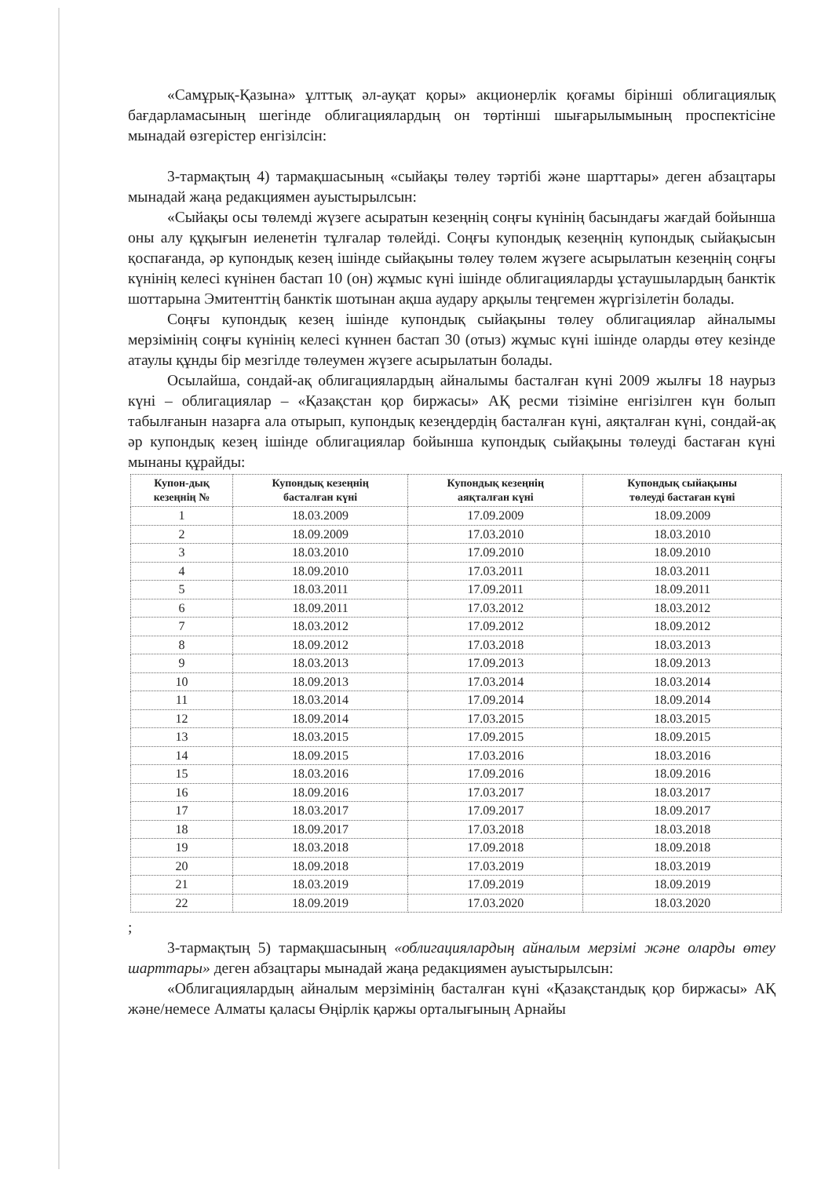«Самұрық-Қазына» ұлттық әл-ауқат қоры» акционерлік қоғамы бірінші облигациялық бағдарламасының шегінде облигациялардың он төртінші шығарылымының проспектісіне мынадай өзгерістер енгізілсін:
3-тармақтың 4) тармақшасының «сыйақы төлеу тәртібі және шарттары» деген абзацтары мынадай жаңа редакциямен ауыстырылсын:
«Сыйақы осы төлемді жүзеге асыратын кезеңнің соңғы күнінің басындағы жағдай бойынша оны алу құқығын иеленетін тұлғалар төлейді. Соңғы купондық кезеңнің купондық сыйақысын қоспағанда, әр купондық кезең ішінде сыйақыны төлеу төлем жүзеге асырылатын кезеңнің соңғы күнінің келесі күнінен бастап 10 (он) жұмыс күні ішінде облигацияларды ұстаушылардың банктік шоттарына Эмитенттің банктік шотынан ақша аудару арқылы теңгемен жүргізілетін болады.
Соңғы купондық кезең ішінде купондық сыйақыны төлеу облигациялар айналымы мерзімінің соңғы күнінің келесі күннен бастап 30 (отыз) жұмыс күні ішінде оларды өтеу кезінде атаулы құнды бір мезгілде төлеумен жүзеге асырылатын болады.
Осылайша, сондай-ақ облигациялардың айналымы басталған күні 2009 жылғы 18 наурыз күні – облигациялар – «Қазақстан қор биржасы» АҚ ресми тізіміне енгізілген күн болып табылғанын назарға ала отырып, купондық кезеңдердің басталған күні, аяқталған күні, сондай-ақ әр купондық кезең ішінде облигациялар бойынша купондық сыйақыны төлеуді бастаған күні мынаны құрайды:
| Купон-дық кезеңнің № | Купондық кезеңнің басталған күні | Купондық кезеңнің аяқталған күні | Купондық сыйақыны төлеуді бастаған күні |
| --- | --- | --- | --- |
| 1 | 18.03.2009 | 17.09.2009 | 18.09.2009 |
| 2 | 18.09.2009 | 17.03.2010 | 18.03.2010 |
| 3 | 18.03.2010 | 17.09.2010 | 18.09.2010 |
| 4 | 18.09.2010 | 17.03.2011 | 18.03.2011 |
| 5 | 18.03.2011 | 17.09.2011 | 18.09.2011 |
| 6 | 18.09.2011 | 17.03.2012 | 18.03.2012 |
| 7 | 18.03.2012 | 17.09.2012 | 18.09.2012 |
| 8 | 18.09.2012 | 17.03.2018 | 18.03.2013 |
| 9 | 18.03.2013 | 17.09.2013 | 18.09.2013 |
| 10 | 18.09.2013 | 17.03.2014 | 18.03.2014 |
| 11 | 18.03.2014 | 17.09.2014 | 18.09.2014 |
| 12 | 18.09.2014 | 17.03.2015 | 18.03.2015 |
| 13 | 18.03.2015 | 17.09.2015 | 18.09.2015 |
| 14 | 18.09.2015 | 17.03.2016 | 18.03.2016 |
| 15 | 18.03.2016 | 17.09.2016 | 18.09.2016 |
| 16 | 18.09.2016 | 17.03.2017 | 18.03.2017 |
| 17 | 18.03.2017 | 17.09.2017 | 18.09.2017 |
| 18 | 18.09.2017 | 17.03.2018 | 18.03.2018 |
| 19 | 18.03.2018 | 17.09.2018 | 18.09.2018 |
| 20 | 18.09.2018 | 17.03.2019 | 18.03.2019 |
| 21 | 18.03.2019 | 17.09.2019 | 18.09.2019 |
| 22 | 18.09.2019 | 17.03.2020 | 18.03.2020 |
;
3-тармақтың 5) тармақшасының «облигациялардың айналым мерзімі және оларды өтеу шарттары» деген абзацтары мынадай жаңа редакциямен ауыстырылсын:
«Облигациялардың айналым мерзімінің басталған күні «Қазақстандық қор биржасы» АҚ және/немесе Алматы қаласы Өңірлік қаржы орталығының Арнайы